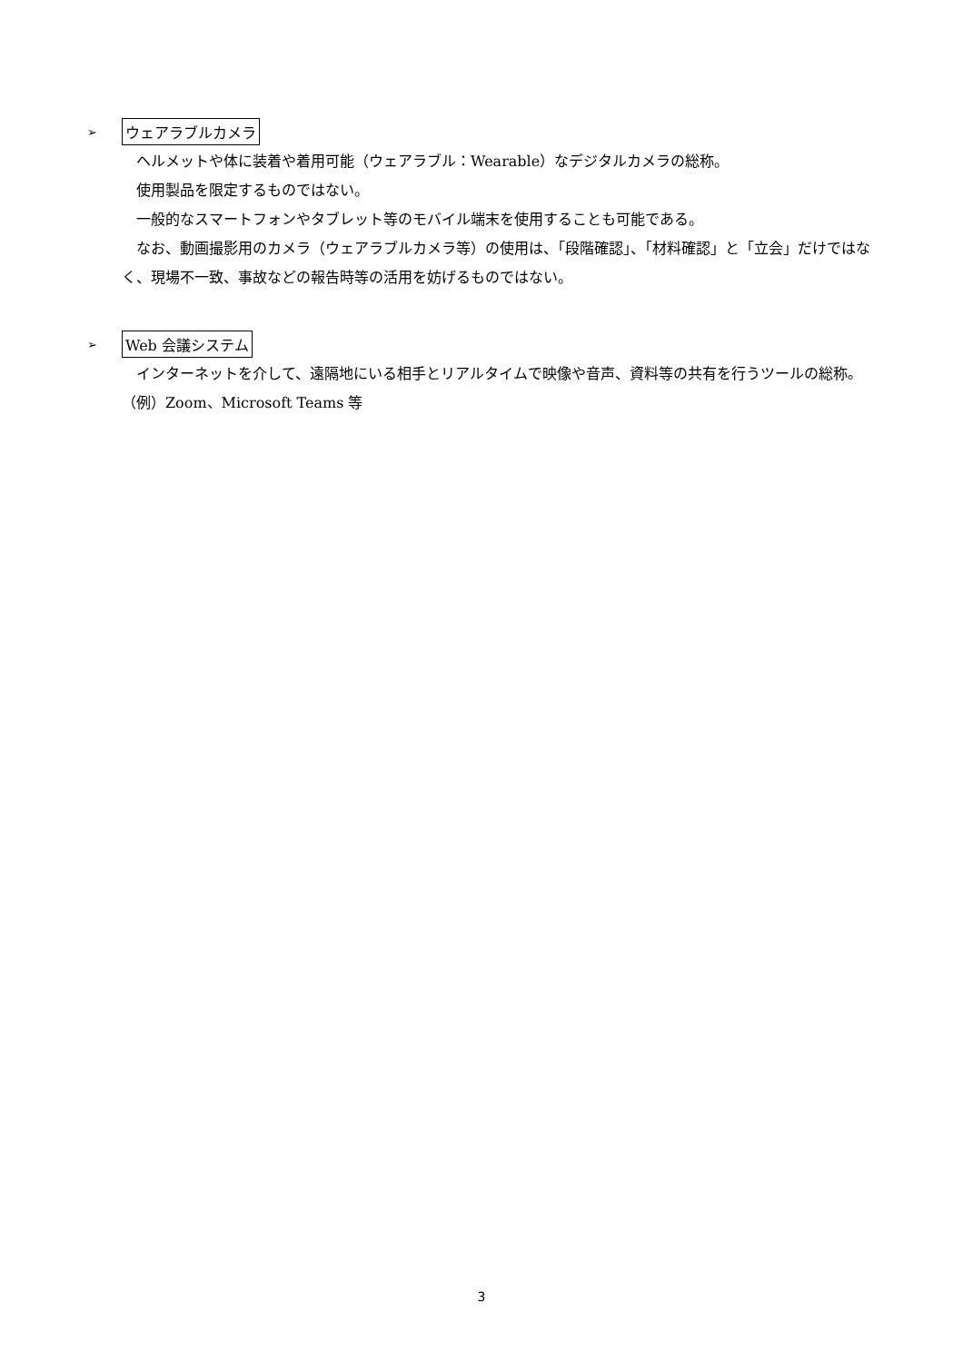➢ ウェアラブルカメラ
ヘルメットや体に装着や着用可能（ウェアラブル：Wearable）なデジタルカメラの総称。
使用製品を限定するものではない。
一般的なスマートフォンやタブレット等のモバイル端末を使用することも可能である。
なお、動画撮影用のカメラ（ウェアラブルカメラ等）の使用は、「段階確認」、「材料確認」と「立会」だけではなく、現場不一致、事故などの報告時等の活用を妨げるものではない。
➢ Web 会議システム
インターネットを介して、遠隔地にいる相手とリアルタイムで映像や音声、資料等の共有を行うツールの総称。（例）Zoom、Microsoft Teams 等
3